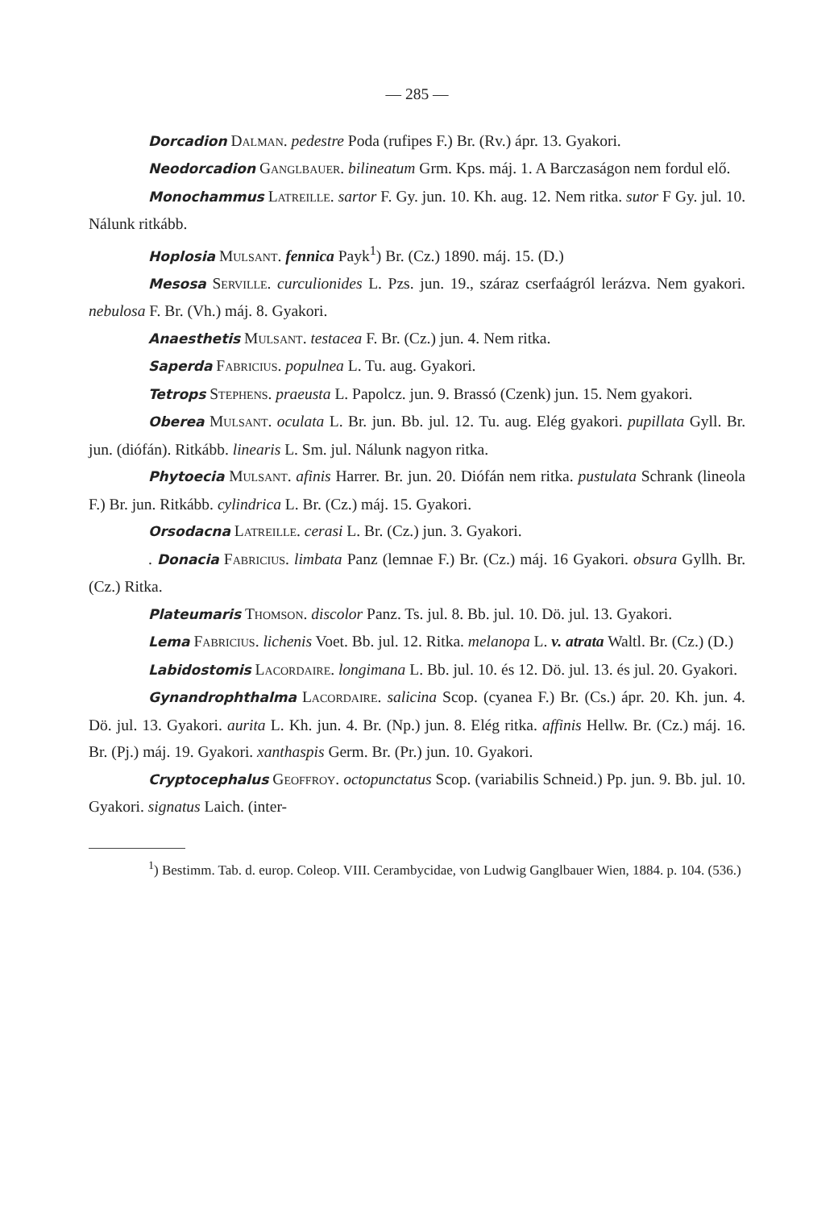— 285 —
Dorcadion Dalman. pedestre Poda (rufipes F.) Br. (Rv.) ápr. 13. Gyakori.
Neodorcadion Ganglbauer. bilineatum Grm. Kps. máj. 1. A Barczaságon nem fordul elő.
Monochammus Latreille. sartor F. Gy. jun. 10. Kh. aug. 12. Nem ritka. sutor F Gy. jul. 10. Nálunk ritkább.
Hoplosia Mulsant. fennica Payk<sup>1</sup>) Br. (Cz.) 1890. máj. 15. (D.)
Mesosa Serville. curculionides L. Pzs. jun. 19., száraz cserfaágról lerázva. Nem gyakori. nebulosa F. Br. (Vh.) máj. 8. Gyakori.
Anaesthetis Mulsant. testacea F. Br. (Cz.) jun. 4. Nem ritka.
Saperda Fabricius. populnea L. Tu. aug. Gyakori.
Tetrops Stephens. praeusta L. Papolcz. jun. 9. Brassó (Czenk) jun. 15. Nem gyakori.
Oberea Mulsant. oculata L. Br. jun. Bb. jul. 12. Tu. aug. Elég gyakori. pupillata Gyll. Br. jun. (diófán). Ritkább. linearis L. Sm. jul. Nálunk nagyon ritka.
Phytoecia Mulsant. afinis Harrer. Br. jun. 20. Diófán nem ritka. pustulata Schrank (lineola F.) Br. jun. Ritkább. cylindrica L. Br. (Cz.) máj. 15. Gyakori.
Orsodacna Latreille. cerasi L. Br. (Cz.) jun. 3. Gyakori.
. Donacia Fabricius. limbata Panz (lemnae F.) Br. (Cz.) máj. 16 Gyakori. obsura Gyllh. Br. (Cz.) Ritka.
Plateumaris Thomson. discolor Panz. Ts. jul. 8. Bb. jul. 10. Dö. jul. 13. Gyakori.
Lema Fabricius. lichenis Voet. Bb. jul. 12. Ritka. melanopa L. v. atrata Waltl. Br. (Cz.) (D.)
Labidostomis Lacordaire. longimana L. Bb. jul. 10. és 12. Dö. jul. 13. és jul. 20. Gyakori.
Gynandrophthalma Lacordaire. salicina Scop. (cyanea F.) Br. (Cs.) ápr. 20. Kh. jun. 4. Dö. jul. 13. Gyakori. aurita L. Kh. jun. 4. Br. (Np.) jun. 8. Elég ritka. affinis Hellw. Br. (Cz.) máj. 16. Br. (Pj.) máj. 19. Gyakori. xanthaspis Germ. Br. (Pr.) jun. 10. Gyakori.
Cryptocephalus Geoffroy. octopunctatus Scop. (variabilis Schneid.) Pp. jun. 9. Bb. jul. 10. Gyakori. signatus Laich. (inter-
<sup>1</sup>) Bestimm. Tab. d. europ. Coleop. VIII. Cerambycidae, von Ludwig Ganglbauer Wien, 1884. p. 104. (536.)